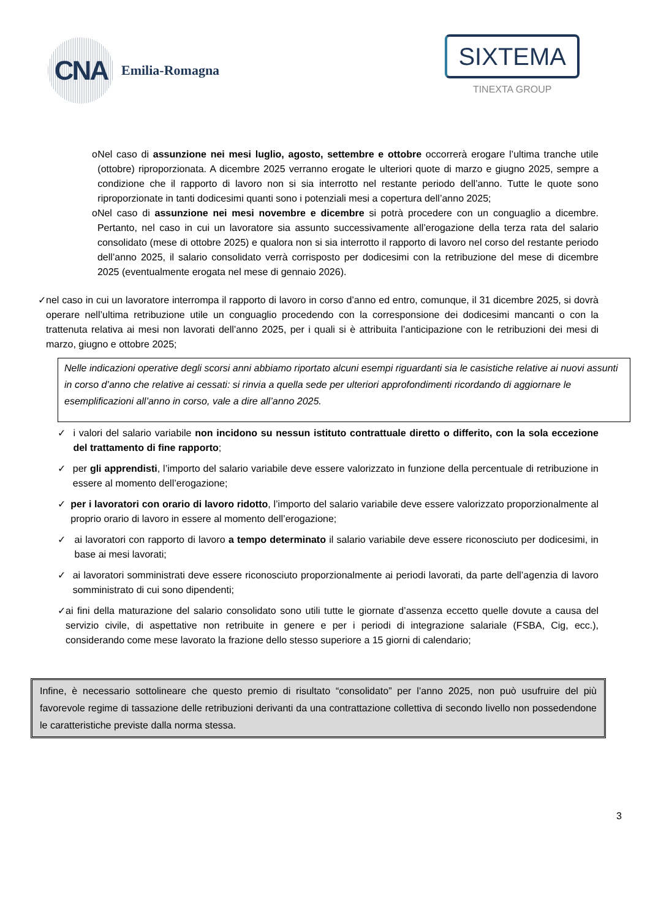CNA
Emilia-Romagna
SIXTEMA
TINEXTA GROUP
o Nel caso di assunzione nei mesi luglio, agosto, settembre e ottobre occorrerà erogare l’ultima tranche utile (ottobre) riproporzionata. A dicembre 2025 verranno erogate le ulteriori quote di marzo e giugno 2025, sempre a condizione che il rapporto di lavoro non si sia interrotto nel restante periodo dell’anno. Tutte le quote sono riproporzionate in tanti dodicesimi quanti sono i potenziali mesi a copertura dell’anno 2025;
o Nel caso di assunzione nei mesi novembre e dicembre si potrà procedere con un conguaglio a dicembre. Pertanto, nel caso in cui un lavoratore sia assunto successivamente all’erogazione della terza rata del salario consolidato (mese di ottobre 2025) e qualora non si sia interrotto il rapporto di lavoro nel corso del restante periodo dell’anno 2025, il salario consolidato verrà corrisposto per dodicesimi con la retribuzione del mese di dicembre 2025 (eventualmente erogata nel mese di gennaio 2026).
✓ nel caso in cui un lavoratore interrompa il rapporto di lavoro in corso d’anno ed entro, comunque, il 31 dicembre 2025, si dovrà operare nell’ultima retribuzione utile un conguaglio procedendo con la corresponsione dei dodicesimi mancanti o con la trattenuta relativa ai mesi non lavorati dell’anno 2025, per i quali si è attribuita l’anticipazione con le retribuzioni dei mesi di marzo, giugno e ottobre 2025;
Nelle indicazioni operative degli scorsi anni abbiamo riportato alcuni esempi riguardanti sia le casistiche relative ai nuovi assunti in corso d’anno che relative ai cessati: si rinvia a quella sede per ulteriori approfondimenti ricordando di aggiornare le esemplificazioni all’anno in corso, vale a dire all’anno 2025.
✓ i valori del salario variabile non incidono su nessun istituto contrattuale diretto o differito, con la sola eccezione del trattamento di fine rapporto;
✓ per gli apprendisti, l’importo del salario variabile deve essere valorizzato in funzione della percentuale di retribuzione in essere al momento dell’erogazione;
✓ per i lavoratori con orario di lavoro ridotto, l’importo del salario variabile deve essere valorizzato proporzionalmente al proprio orario di lavoro in essere al momento dell’erogazione;
✓ ai lavoratori con rapporto di lavoro a tempo determinato il salario variabile deve essere riconosciuto per dodicesimi, in base ai mesi lavorati;
✓ ai lavoratori somministrati deve essere riconosciuto proporzionalmente ai periodi lavorati, da parte dell’agenzia di lavoro somministrato di cui sono dipendenti;
✓ ai fini della maturazione del salario consolidato sono utili tutte le giornate d’assenza eccetto quelle dovute a causa del servizio civile, di aspettative non retribuite in genere e per i periodi di integrazione salariale (FSBA, Cig, ecc.), considerando come mese lavorato la frazione dello stesso superiore a 15 giorni di calendario;
Infine, è necessario sottolineare che questo premio di risultato “consolidato” per l’anno 2025, non può usufruire del più favorevole regime di tassazione delle retribuzioni derivanti da una contrattazione collettiva di secondo livello non possedendone le caratteristiche previste dalla norma stessa.
3